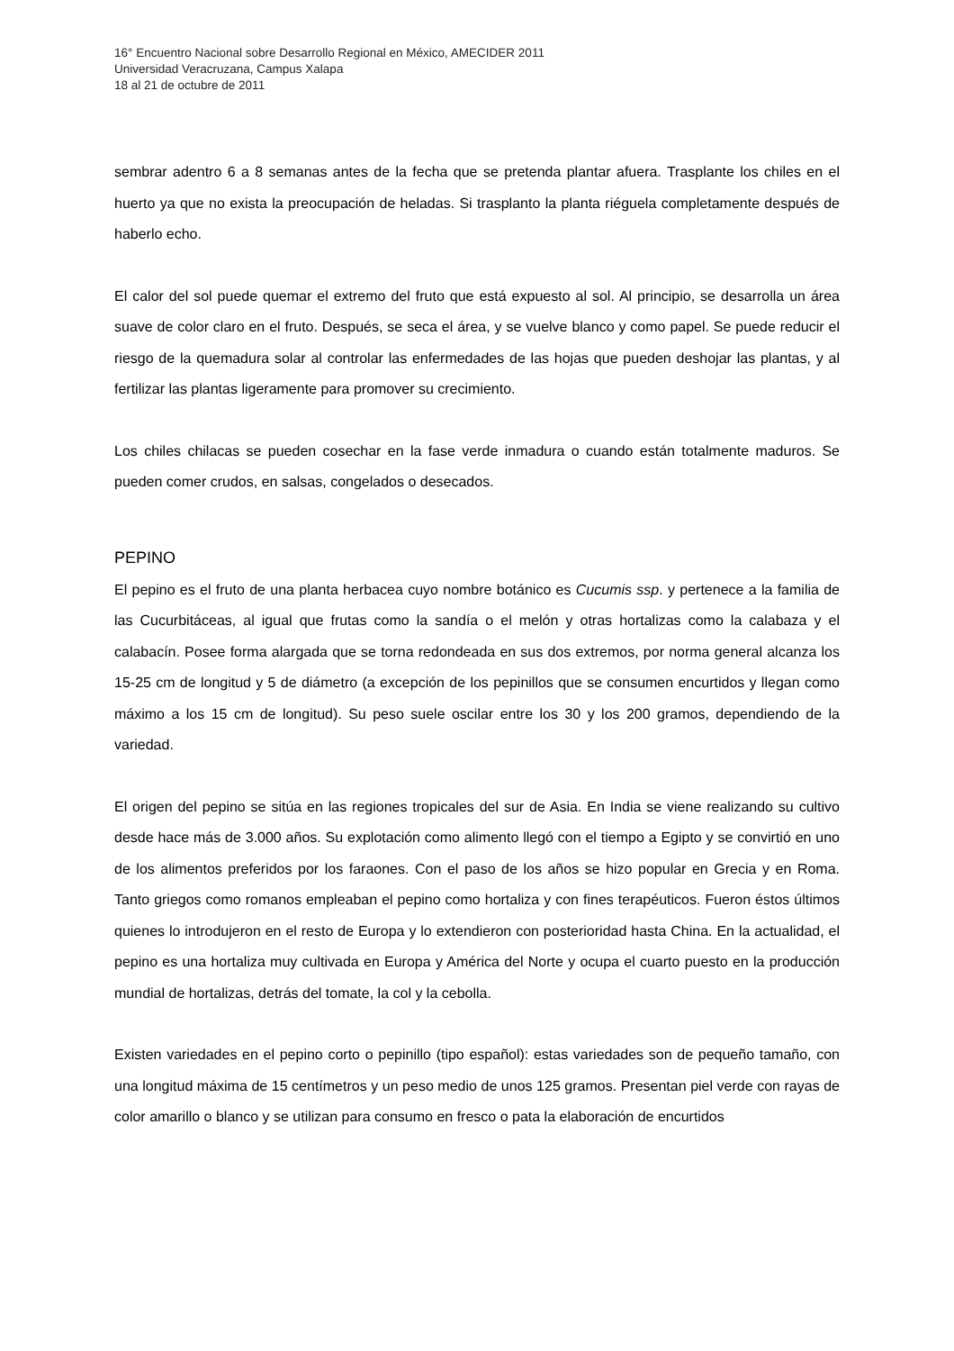16° Encuentro Nacional sobre Desarrollo Regional en México, AMECIDER 2011
Universidad Veracruzana, Campus Xalapa
18 al 21 de octubre de 2011
sembrar adentro 6 a 8 semanas antes de la fecha que se pretenda plantar afuera. Trasplante los chiles en el huerto ya que no exista la preocupación de heladas. Si trasplanto la planta riéguela completamente después de haberlo echo.
El calor del sol puede quemar el extremo del fruto que está expuesto al sol. Al principio, se desarrolla un área suave de color claro en el fruto. Después, se seca el área, y se vuelve blanco y como papel. Se puede reducir el riesgo de la quemadura solar al controlar las enfermedades de las hojas que pueden deshojar las plantas, y al fertilizar las plantas ligeramente para promover su crecimiento.
Los chiles chilacas se pueden cosechar en la fase verde inmadura o cuando están totalmente maduros. Se pueden comer crudos, en salsas, congelados o desecados.
PEPINO
El pepino es el fruto de una planta herbacea cuyo nombre botánico es Cucumis ssp. y pertenece a la familia de las Cucurbitáceas, al igual que frutas como la sandía o el melón y otras hortalizas como la calabaza y el calabacín. Posee forma alargada que se torna redondeada en sus dos extremos, por norma general alcanza los 15-25 cm de longitud y 5 de diámetro (a excepción de los pepinillos que se consumen encurtidos y llegan como máximo a los 15 cm de longitud). Su peso suele oscilar entre los 30 y los 200 gramos, dependiendo de la variedad.
El origen del pepino se sitúa en las regiones tropicales del sur de Asia. En India se viene realizando su cultivo desde hace más de 3.000 años. Su explotación como alimento llegó con el tiempo a Egipto y se convirtió en uno de los alimentos preferidos por los faraones. Con el paso de los años se hizo popular en Grecia y en Roma. Tanto griegos como romanos empleaban el pepino como hortaliza y con fines terapéuticos. Fueron éstos últimos quienes lo introdujeron en el resto de Europa y lo extendieron con posterioridad hasta China. En la actualidad, el pepino es una hortaliza muy cultivada en Europa y América del Norte y ocupa el cuarto puesto en la producción mundial de hortalizas, detrás del tomate, la col y la cebolla.
Existen variedades en el pepino corto o pepinillo (tipo español): estas variedades son de pequeño tamaño, con una longitud máxima de 15 centímetros y un peso medio de unos 125 gramos. Presentan piel verde con rayas de color amarillo o blanco y se utilizan para consumo en fresco o pata la elaboración de encurtidos